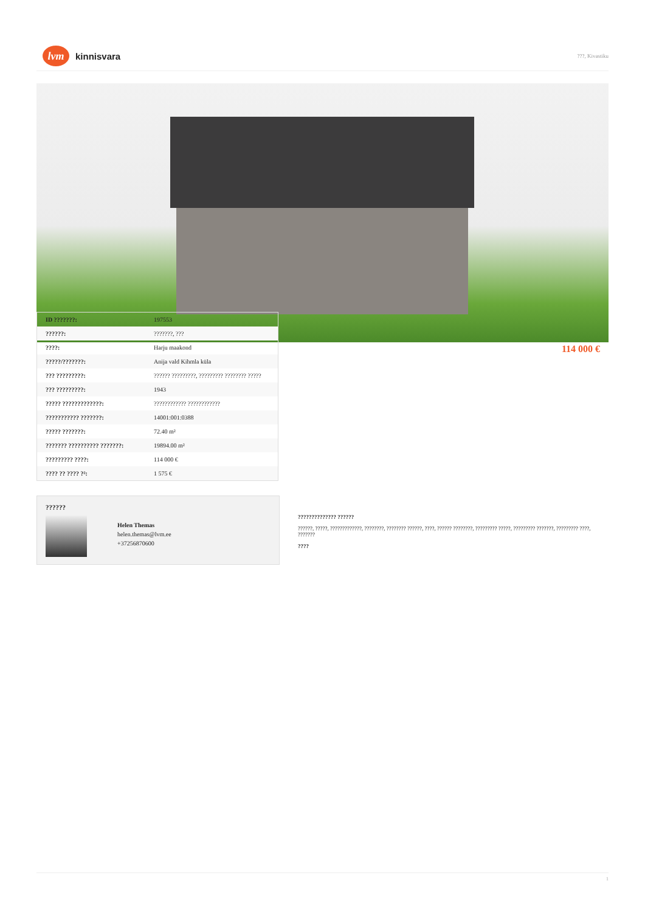lvm
kinnisvara
???, Kivastiku
| ID ???????: | 197553 |
| ??????: | ???????, ??? |
| ????: | Harju maakond |
| ?????/???????: | Anija vald Kihmla küla |
| ??? ?????????: | ?????? ?????????, ????????? ???????? ????? |
| ??? ?????????: | 1943 |
| ????? ?????????????: | ???????????? ???????????? |
| ??????????? ???????: | 14001:001:0388 |
| ????? ???????: | 72.40 m² |
| ??????? ?????????? ???????: | 19894.00 m² |
| ????????? ????: | 114 000 € |
| ???? ?? ???? ?²: | 1 575 € |
114 000 €
??????
Helen Themas
helen.themas@lvm.ee
+37256870600
?????????????? ??????
??????, ?????, ?????????????, ????????, ???????? ??????, ????, ?????? ????????, ????????? ?????, ????????? ???????, ????????? ????, ???????
????
1